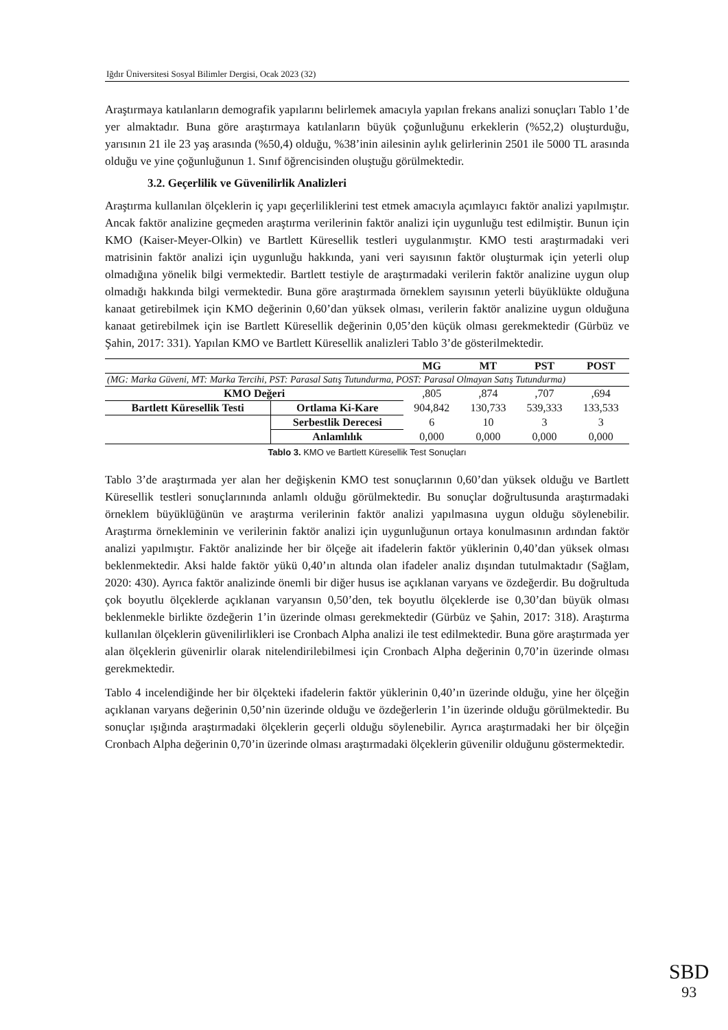Iğdır Üniversitesi Sosyal Bilimler Dergisi, Ocak 2023 (32)
Araştırmaya katılanların demografik yapılarını belirlemek amacıyla yapılan frekans analizi sonuçları Tablo 1’de yer almaktadır. Buna göre araştırmaya katılanların büyük çoğunluğunu erkeklerin (%52,2) oluşturduğu, yarısının 21 ile 23 yaş arasında (%50,4) olduğu, %38’inin ailesinin aylık gelirlerinin 2501 ile 5000 TL arasında olduğu ve yine çoğunluğunun 1. Sınıf öğrencisinden oluştuğu görülmektedir.
3.2. Geçerlilik ve Güvenilirlik Analizleri
Araştırma kullanılan ölçeklerin iç yapı geçerliliklerini test etmek amacıyla açımlayıcı faktör analizi yapılmıştır. Ancak faktör analizine geçmeden araştırma verilerinin faktör analizi için uygunluğu test edilmiştir. Bunun için KMO (Kaiser-Meyer-Olkin) ve Bartlett Küresellik testleri uygulanmıştır. KMO testi araştırmadaki veri matrisinin faktör analizi için uygunluğu hakkında, yani veri sayısının faktör oluşturmak için yeterli olup olmadığına yönelik bilgi vermektedir. Bartlett testiyle de araştırmadaki verilerin faktör analizine uygun olup olmadığı hakkında bilgi vermektedir. Buna göre araştırmada örneklem sayısının yeterli büyüklükte olduğuna kanaat getirebilmek için KMO değerinin 0,60’dan yüksek olması, verilerin faktör analizine uygun olduğuna kanaat getirebilmek için ise Bartlett Küresellik değerinin 0,05’den küçük olması gerekmektedir (Gürbüz ve Şahin, 2017: 331). Yapılan KMO ve Bartlett Küresellik analizleri Tablo 3’de gösterilmektedir.
| | | MG | MT | PST | POST |
| --- | --- | --- | --- | --- | --- |
| (MG: Marka Güveni, MT: Marka Tercihi, PST: Parasal Satış Tutundurma, POST: Parasal Olmayan Satış Tutundurma) | | | | | |
| KMO Değeri | | ,805 | ,874 | ,707 | ,694 |
| Bartlett Küresellik Testi | Ortlama Ki-Kare | 904,842 | 130,733 | 539,333 | 133,533 |
| | Serbestlik Derecesi | 6 | 10 | 3 | 3 |
| | Anlamlılık | 0,000 | 0,000 | 0,000 | 0,000 |
Tablo 3. KMO ve Bartlett Küresellik Test Sonuçları
Tablo 3’de araştırmada yer alan her değişkenin KMO test sonuçlarının 0,60’dan yüksek olduğu ve Bartlett Küresellik testleri sonuçlarınında anlamlı olduğu görülmektedir. Bu sonuçlar doğrultusunda araştırmadaki örneklem büyüklüğünün ve araştırma verilerinin faktör analizi yapılmasına uygun olduğu söylenebilir. Araştırma örnekleminin ve verilerinin faktör analizi için uygunluğunun ortaya konulmasının ardından faktör analizi yapılmıştır. Faktör analizinde her bir ölçeğe ait ifadelerin faktör yüklerinin 0,40’dan yüksek olması beklenmektedir. Aksi halde faktör yükü 0,40’ın altında olan ifadeler analiz dışından tutulmaktadır (Sağlam, 2020: 430). Ayrıca faktör analizinde önemli bir diğer husus ise açıklanan varyans ve özdeğerdir. Bu doğrultuda çok boyutlu ölçeklerde açıklanan varyansın 0,50’den, tek boyutlu ölçeklerde ise 0,30’dan büyük olması beklenmekle birlikte özdeğerin 1’in üzerinde olması gerekmektedir (Gürbüz ve Şahin, 2017: 318). Araştırma kullanılan ölçeklerin güvenilirlikleri ise Cronbach Alpha analizi ile test edilmektedir. Buna göre araştırmada yer alan ölçeklerin güvenirlir olarak nitelendirilebilmesi için Cronbach Alpha değerinin 0,70’in üzerinde olması gerekmektedir.
Tablo 4 incelendiğinde her bir ölçekteki ifadelerin faktör yüklerinin 0,40’ın üzerinde olduğu, yine her ölçeğin açıklanan varyans değerinin 0,50’nin üzerinde olduğu ve özdeğerlerin 1’in üzerinde olduğu görülmektedir. Bu sonuçlar ışığında araştırmadaki ölçeklerin geçerli olduğu söylenebilir. Ayrıca araştırmadaki her bir ölçeğin Cronbach Alpha değerinin 0,70’in üzerinde olması araştırmadaki ölçeklerin güvenilir olduğunu göstermektedir.
SBD
93